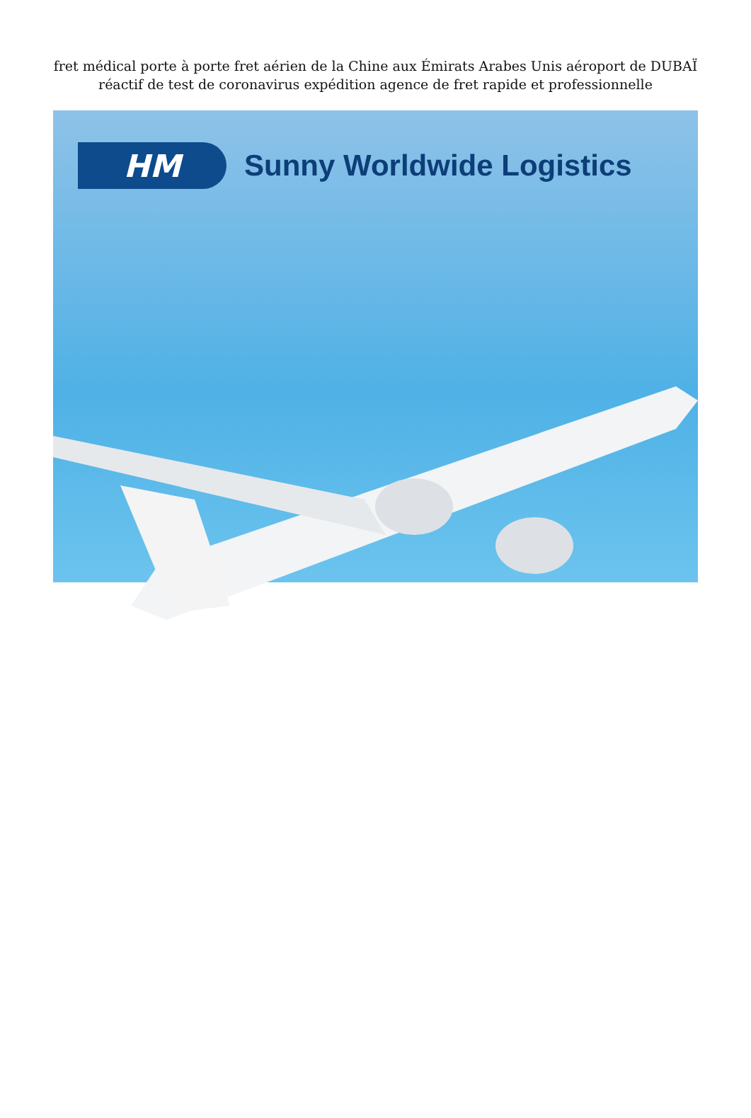fret médical porte à porte fret aérien de la Chine aux Émirats Arabes Unis aéroport de DUBAÏ réactif de test de coronavirus expédition agence de fret rapide et professionnelle
HM
Sunny Worldwide Logistics